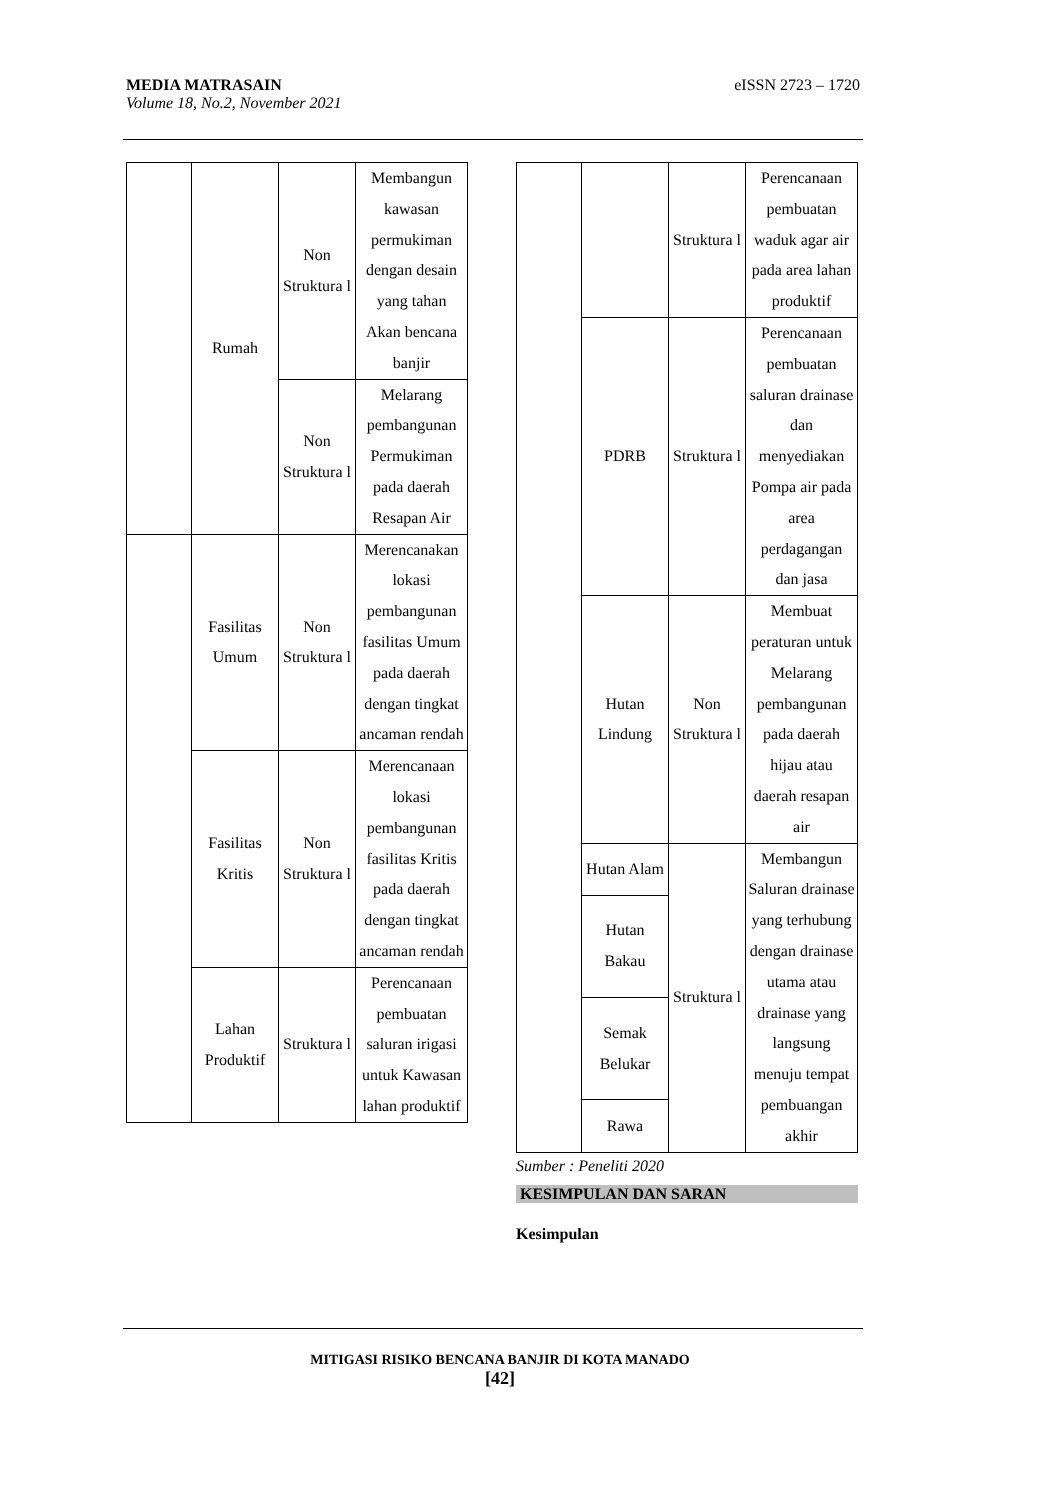eISSN 2723 – 1720 MEDIA MATRASAIN
Volume 18, No.2, November 2021
| | Rumah | Non Struktura l | Membangun kawasan permukiman dengan desain yang tahan Akan bencana banjir |
| | | Non Struktura l | Melarang pembangunan Permukiman pada daerah Resapan Air |
| | Fasilitas Umum | Non Struktura l | Merencanakan lokasi pembangunan fasilitas Umum pada daerah dengan tingkat ancaman rendah |
| | Fasilitas Kritis | Non Struktura l | Merencanaan lokasi pembangunan fasilitas Kritis pada daerah dengan tingkat ancaman rendah |
| | Lahan Produktif | Struktura l | Perencanaan pembuatan saluran irigasi untuk Kawasan lahan produktif |
| | | Struktura l | Perencanaan pembuatan waduk agar air pada area lahan produktif |
| | PDRB | Struktura l | Perencanaan pembuatan saluran drainase dan menyediakan Pompa air pada area perdagangan dan jasa |
| | Hutan Lindung | Non Struktura l | Membuat peraturan untuk Melarang pembangunan pada daerah hijau atau daerah resapan air |
| | Hutan Alam | Struktura l | Membangun Saluran drainase yang terhubung dengan drainase utama atau drainase yang langsung menuju tempat pembuangan akhir |
| | Hutan Bakau | | |
| | Semak Belukar | | |
| | Rawa | | |
Sumber : Peneliti 2020
KESIMPULAN DAN SARAN
Kesimpulan
MITIGASI RISIKO BENCANA BANJIR DI KOTA MANADO
[42]